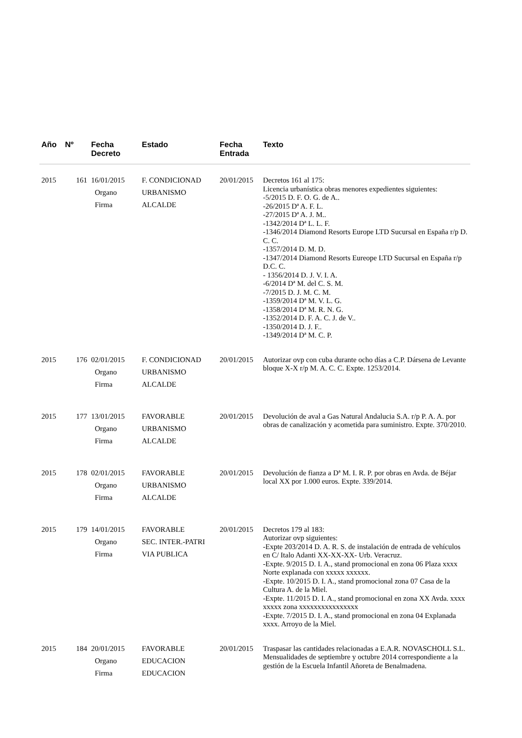| Año | Nº | Fecha Decreto | Estado | Fecha Entrada | Texto |
| --- | --- | --- | --- | --- | --- |
| 2015 | 161 | 16/01/2015 Organo Firma | F. CONDICIONAD URBANISMO ALCALDE | 20/01/2015 | Decretos 161 al 175: Licencia urbanística obras menores expedientes siguientes: -5/2015 D. F. O. G. de A.. -26/2015 Dª A. F. L. -27/2015 Dª A. J. M.. -1342/2014 Dª L. L. F. -1346/2014 Diamond Resorts Europe LTD Sucursal en España r/p D. C. C. -1357/2014 D. M. D. -1347/2014 Diamond Resorts Eureope LTD Sucursal en España r/p D.C. C. - 1356/2014 D. J. V. I. A. -6/2014 Dª M. del C. S. M. -7/2015 D. J. M. C. M. -1359/2014 Dª M. V. L. G. -1358/2014 Dª M. R. N. G. -1352/2014 D. F. A. C. J. de V.. -1350/2014 D. J. F.. -1349/2014 Dª M. C. P. |
| 2015 | 176 | 02/01/2015 Organo Firma | F. CONDICIONAD URBANISMO ALCALDE | 20/01/2015 | Autorizar ovp con cuba durante ocho días a C.P. Dársena de Levante bloque X-X r/p M. A. C. C. Expte. 1253/2014. |
| 2015 | 177 | 13/01/2015 Organo Firma | FAVORABLE URBANISMO ALCALDE | 20/01/2015 | Devolución de aval a Gas Natural Andalucia S.A. r/p P. A. A. por obras de canalización y acometida para suministro. Expte. 370/2010. |
| 2015 | 178 | 02/01/2015 Organo Firma | FAVORABLE URBANISMO ALCALDE | 20/01/2015 | Devolución de fianza a Dª M. I. R. P. por obras en Avda. de Béjar local XX por 1.000 euros. Expte. 339/2014. |
| 2015 | 179 | 14/01/2015 Organo Firma | FAVORABLE SEC. INTER.-PATRI VIA PUBLICA | 20/01/2015 | Decretos 179 al 183: Autorizar ovp siguientes: -Expte 203/2014 D. A. R. S. de instalación de entrada de vehículos en C/ Italo Adanti XX-XX-XX- Urb. Veracruz. -Expte. 9/2015 D. I. A., stand promocional en zona 06 Plaza xxxx Norte explanada con xxxxx xxxxxx. -Expte. 10/2015 D. I. A., stand promocional zona 07 Casa de la Cultura A. de la Miel. -Expte. 11/2015 D. I. A., stand promocional en zona XX Avda. xxxx xxxxx zona xxxxxxxxxxxxxxxx -Expte. 7/2015 D. I. A., stand promocional en zona 04 Explanada xxxx. Arroyo de la Miel. |
| 2015 | 184 | 20/01/2015 Organo Firma | FAVORABLE EDUCACION EDUCACION | 20/01/2015 | Traspasar las cantidades relacionadas a E.A.R. NOVASCHOLL S.L. Mensualidades de septiembre y octubre 2014 correspondiente a la gestión de la Escuela Infantil Añoreta de Benalmadena. |